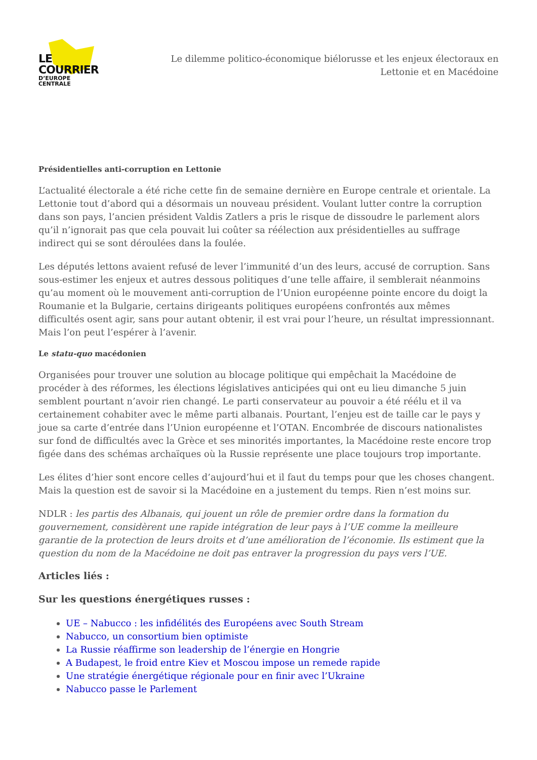LE COURRIER
D’EUROPE CENTRALE
Le dilemme politico-économique biélorusse et les enjeux électoraux en Lettonie et en Macédoine
Présidentielles anti-corruption en Lettonie
L’actualité électorale a été riche cette fin de semaine dernière en Europe centrale et orientale. La Lettonie tout d’abord qui a désormais un nouveau président. Voulant lutter contre la corruption dans son pays, l’ancien président Valdis Zatlers a pris le risque de dissoudre le parlement alors qu’il n’ignorait pas que cela pouvait lui coûter sa réélection aux présidentielles au suffrage indirect qui se sont déroulées dans la foulée.
Les députés lettons avaient refusé de lever l’immunité d’un des leurs, accusé de corruption. Sans sous-estimer les enjeux et autres dessous politiques d’une telle affaire, il semblerait néanmoins qu’au moment où le mouvement anti-corruption de l’Union européenne pointe encore du doigt la Roumanie et la Bulgarie, certains dirigeants politiques européens confrontés aux mêmes difficultés osent agir, sans pour autant obtenir, il est vrai pour l’heure, un résultat impressionnant. Mais l’on peut l’espérer à l’avenir.
Le statu-quo macédonien
Organisées pour trouver une solution au blocage politique qui empêchait la Macédoine de procéder à des réformes, les élections législatives anticipées qui ont eu lieu dimanche 5 juin semblent pourtant n’avoir rien changé. Le parti conservateur au pouvoir a été réélu et il va certainement cohabiter avec le même parti albanais. Pourtant, l’enjeu est de taille car le pays y joue sa carte d’entrée dans l’Union européenne et l’OTAN. Encombrée de discours nationalistes sur fond de difficultés avec la Grèce et ses minorités importantes, la Macédoine reste encore trop figée dans des schémas archaïques où la Russie représente une place toujours trop importante.
Les élites d’hier sont encore celles d’aujourd’hui et il faut du temps pour que les choses changent. Mais la question est de savoir si la Macédoine en a justement du temps. Rien n’est moins sur.
NDLR : les partis des Albanais, qui jouent un rôle de premier ordre dans la formation du gouvernement, considèrent une rapide intégration de leur pays à l’UE comme la meilleure garantie de la protection de leurs droits et d’une amélioration de l’économie. Ils estiment que la question du nom de la Macédoine ne doit pas entraver la progression du pays vers l’UE.
Articles liés :
Sur les questions énergétiques russes :
UE – Nabucco : les infidélités des Européens avec South Stream
Nabucco, un consortium bien optimiste
La Russie réaffirme son leadership de l’énergie en Hongrie
A Budapest, le froid entre Kiev et Moscou impose un remede rapide
Une stratégie énergétique régionale pour en finir avec l’Ukraine
Nabucco passe le Parlement